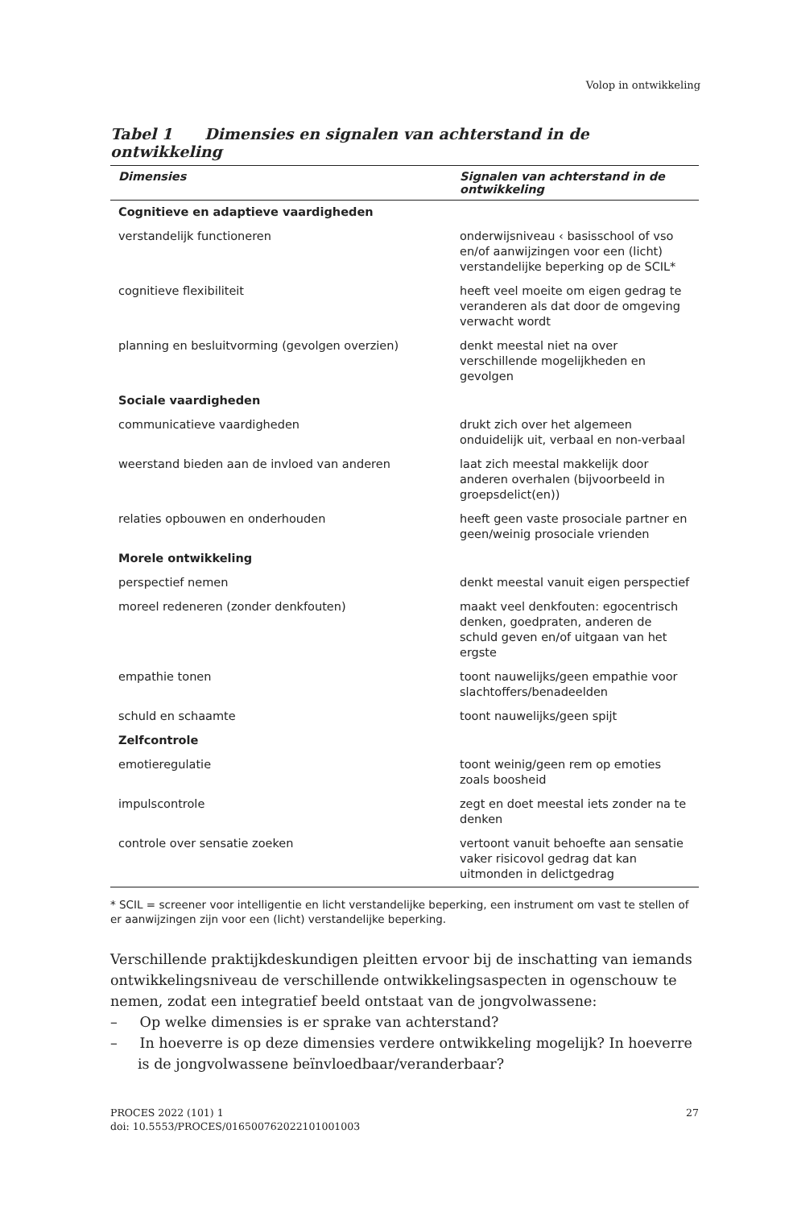Volop in ontwikkeling
Tabel 1 Dimensies en signalen van achterstand in de ontwikkeling
| Dimensies | Signalen van achterstand in de ontwikkeling |
| --- | --- |
| Cognitieve en adaptieve vaardigheden | |
| verstandelijk functioneren | onderwijsniveau ‹ basisschool of vso en/of aanwijzingen voor een (licht) verstandelijke beperking op de SCIL* |
| cognitieve flexibiliteit | heeft veel moeite om eigen gedrag te veranderen als dat door de omgeving verwacht wordt |
| planning en besluitvorming (gevolgen overzien) | denkt meestal niet na over verschillende mogelijkheden en gevolgen |
| Sociale vaardigheden | |
| communicatieve vaardigheden | drukt zich over het algemeen onduidelijk uit, verbaal en non-verbaal |
| weerstand bieden aan de invloed van anderen | laat zich meestal makkelijk door anderen overhalen (bijvoorbeeld in groepsdelict(en)) |
| relaties opbouwen en onderhouden | heeft geen vaste prosociale partner en geen/weinig prosociale vrienden |
| Morele ontwikkeling | |
| perspectief nemen | denkt meestal vanuit eigen perspectief |
| moreel redeneren (zonder denkfouten) | maakt veel denkfouten: egocentrisch denken, goedpraten, anderen de schuld geven en/of uitgaan van het ergste |
| empathie tonen | toont nauwelijks/geen empathie voor slachtoffers/benadeelden |
| schuld en schaamte | toont nauwelijks/geen spijt |
| Zelfcontrole | |
| emotieregulatie | toont weinig/geen rem op emoties zoals boosheid |
| impulscontrole | zegt en doet meestal iets zonder na te denken |
| controle over sensatie zoeken | vertoont vanuit behoefte aan sensatie vaker risicovol gedrag dat kan uitmonden in delictgedrag |
* SCIL = screener voor intelligentie en licht verstandelijke beperking, een instrument om vast te stellen of er aanwijzingen zijn voor een (licht) verstandelijke beperking.
Verschillende praktijkdeskundigen pleitten ervoor bij de inschatting van iemands ontwikkelingsniveau de verschillende ontwikkelingsaspecten in ogenschouw te nemen, zodat een integratief beeld ontstaat van de jongvolwassene:
– Op welke dimensies is er sprake van achterstand?
– In hoeverre is op deze dimensies verdere ontwikkeling mogelijk? In hoeverre is de jongvolwassene beïnvloedbaar/veranderbaar?
PROCES 2022 (101) 1
doi: 10.5553/PROCES/016500762022101001003
27